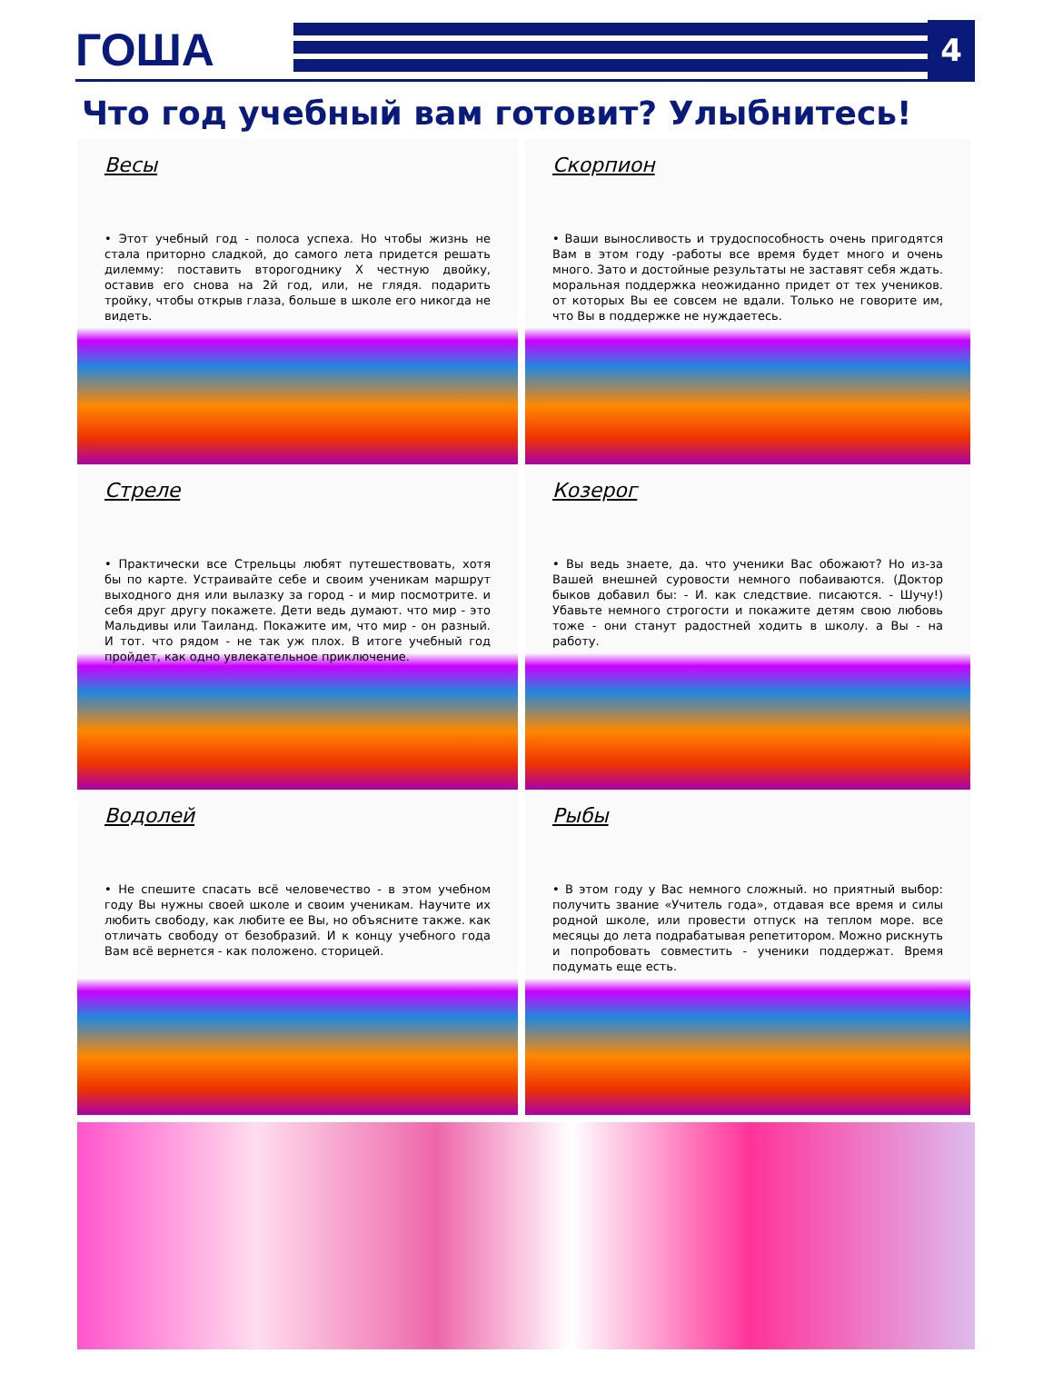ГОША
4
Что год учебный вам готовит? Улыбнитесь!
Весы
• Этот учебный год - полоса успеха. Но чтобы жизнь не стала приторно сладкой, до самого лета придется решать дилемму: поставить второгоднику Х честную двойку, оставив его снова на 2й год, или, не глядя. подарить тройку, чтобы открыв глаза, больше в школе его никогда не видеть.
Скорпион
• Ваши выносливость и трудоспособность очень пригодятся Вам в этом году -работы все время будет много и очень много. Зато и достойные результаты не заставят себя ждать. моральная поддержка неожиданно придет от тех учеников. от которых Вы ее совсем не вдали. Только не говорите им, что Вы в поддержке не нуждаетесь.
Стреле
• Практически все Стрельцы любят путешествовать, хотя бы по карте. Устраивайте себе и своим ученикам маршрут выходного дня или вылазку за город - и мир посмотрите. и себя друг другу покажете. Дети ведь думают. что мир - это Мальдивы или Таиланд. Покажите им, что мир - он разный. И тот. что рядом - не так уж плох. В итоге учебный год пройдет, как одно увлекательное приключение.
Козерог
• Вы ведь знаете, да. что ученики Вас обожают? Но из-за Вашей внешней суровости немного побаиваются. (Доктор быков добавил бы: - И. как следствие. писаются. - Шучу!) Убавьте немного строгости и покажите детям свою любовь тоже - они станут радостней ходить в школу. а Вы - на работу.
Водолей
• Не спешите спасать всё человечество - в этом учебном году Вы нужны своей школе и своим ученикам. Научите их любить свободу, как любите ее Вы, но объясните также. как отличать свободу от безобразий. И к концу учебного года Вам всё вернется - как положено. сторицей.
Рыбы
• В этом году у Вас немного сложный. но приятный выбор: получить звание «Учитель года», отдавая все время и силы родной школе, или провести отпуск на теплом море. все месяцы до лета подрабатывая репетитором. Можно рискнуть и попробовать совместить - ученики поддержат. Время подумать еще есть.